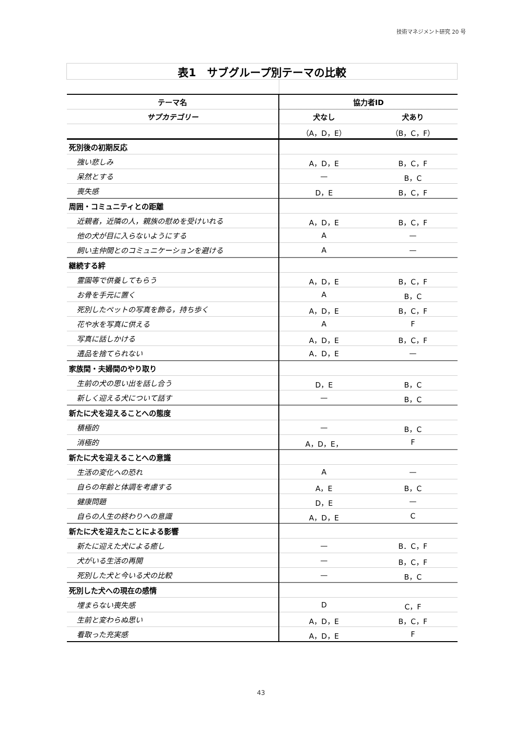技術マネジメント研究 20 号
| 表1 サブグループ別テーマの比較 | | |
| テーマ名 | 協力者ID | |
| サブカテゴリー | 犬なし | 犬あり |
| | （A，D，E） | （B，C，F） |
| 死別後の初期反応 | | |
| 強い悲しみ | A，D，E | B，C，F |
| 呆然とする | — | B，C |
| 喪失感 | D，E | B，C，F |
| 周囲・コミュニティとの距離 | | |
| 近親者，近隣の人，親族の慰めを受けいれる | A，D，E | B，C，F |
| 他の犬が目に入らないようにする | A | — |
| 飼い主仲間とのコミュニケーションを避ける | A | — |
| 継続する絆 | | |
| 霊園等で供養してもらう | A，D，E | B，C，F |
| お骨を手元に置く | A | B，C |
| 死別したペットの写真を飾る，持ち歩く | A，D，E | B，C，F |
| 花や水を写真に供える | A | F |
| 写真に話しかける | A，D，E | B，C，F |
| 遺品を捨てられない | A．D，E | — |
| 家族間・夫婦間のやり取り | | |
| 生前の犬の思い出を話し合う | D，E | B，C |
| 新しく迎える犬について話す | — | B，C |
| 新たに犬を迎えることへの態度 | | |
| 積極的 | — | B，C |
| 消極的 | A，D，E， | F |
| 新たに犬を迎えることへの意識 | | |
| 生活の変化への恐れ | A | — |
| 自らの年齢と体調を考慮する | A，E | B，C |
| 健康問題 | D，E | — |
| 自らの人生の終わりへの意識 | A，D，E | C |
| 新たに犬を迎えたことによる影響 | | |
| 新たに迎えた犬による癒し | — | B．C，F |
| 犬がいる生活の再開 | — | B，C，F |
| 死別した犬と今いる犬の比較 | — | B，C |
| 死別した犬への現在の感情 | | |
| 埋まらない喪失感 | D | C，F |
| 生前と変わらぬ思い | A，D，E | B，C，F |
| 看取った充実感 | A，D，E | F |
43